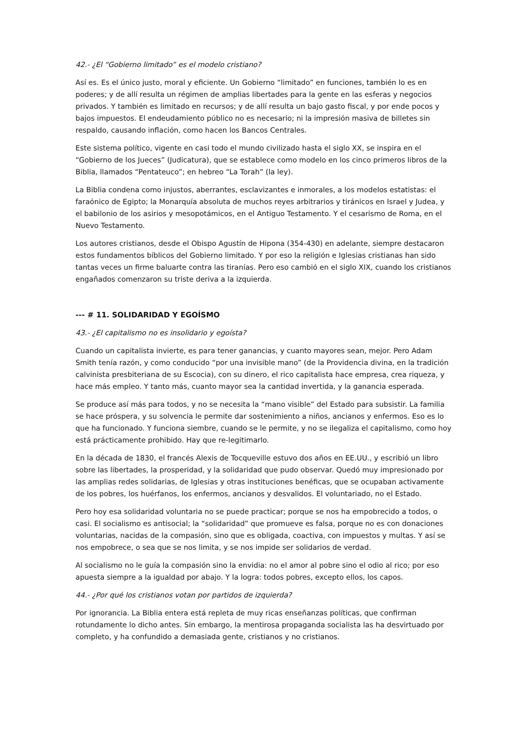42.- ¿El “Gobierno limitado” es el modelo cristiano?
Así es. Es el único justo, moral y eficiente. Un Gobierno “limitado” en funciones, también lo es en poderes; y de allí resulta un régimen de amplias libertades para la gente en las esferas y negocios privados. Y también es limitado en recursos; y de allí resulta un bajo gasto fiscal, y por ende pocos y bajos impuestos. El endeudamiento público no es necesario; ni la impresión masiva de billetes sin respaldo, causando inflación, como hacen los Bancos Centrales.
Este sistema político, vigente en casi todo el mundo civilizado hasta el siglo XX, se inspira en el “Gobierno de los Jueces” (Judicatura), que se establece como modelo en los cinco primeros libros de la Biblia, llamados “Pentateuco”; en hebreo “La Torah” (la ley).
La Biblia condena como injustos, aberrantes, esclavizantes e inmorales, a los modelos estatistas: el faraónico de Egipto; la Monarquía absoluta de muchos reyes arbitrarios y tiránicos en Israel y Judea, y el babilonio de los asirios y mesopotámicos, en el Antiguo Testamento. Y el cesarismo de Roma, en el Nuevo Testamento.
Los autores cristianos, desde el Obispo Agustín de Hipona (354-430) en adelante, siempre destacaron estos fundamentos bíblicos del Gobierno limitado. Y por eso la religión e Iglesias cristianas han sido tantas veces un firme baluarte contra las tiranías. Pero eso cambió en el siglo XIX, cuando los cristianos engañados comenzaron su triste deriva a la izquierda.
--- # 11. SOLIDARIDAD Y EGOÍSMO
43.- ¿El capitalismo no es insolidario y egoísta?
Cuando un capitalista invierte, es para tener ganancias, y cuanto mayores sean, mejor. Pero Adam Smith tenía razón, y como conducido “por una invisible mano” (de la Providencia divina, en la tradición calvinista presbiteriana de su Escocia), con su dinero, el rico capitalista hace empresa, crea riqueza, y hace más empleo. Y tanto más, cuanto mayor sea la cantidad invertida, y la ganancia esperada.
Se produce así más para todos, y no se necesita la “mano visible” del Estado para subsistir. La familia se hace próspera, y su solvencia le permite dar sostenimiento a niños, ancianos y enfermos. Eso es lo que ha funcionado. Y funciona siembre, cuando se le permite, y no se ilegaliza el capitalismo, como hoy está prácticamente prohibido. Hay que re-legitimarlo.
En la década de 1830, el francés Alexis de Tocqueville estuvo dos años en EE.UU., y escribió un libro sobre las libertades, la prosperidad, y la solidaridad que pudo observar. Quedó muy impresionado por las amplias redes solidarias, de Iglesias y otras instituciones benéficas, que se ocupaban activamente de los pobres, los huérfanos, los enfermos, ancianos y desvalidos. El voluntariado, no el Estado.
Pero hoy esa solidaridad voluntaria no se puede practicar; porque se nos ha empobrecido a todos, o casi. El socialismo es antisocial; la “solidaridad” que promueve es falsa, porque no es con donaciones voluntarias, nacidas de la compasión, sino que es obligada, coactiva, con impuestos y multas. Y así se nos empobrece, o sea que se nos limita, y se nos impide ser solidarios de verdad.
Al socialismo no le guía la compasión sino la envidia: no el amor al pobre sino el odio al rico; por eso apuesta siempre a la igualdad por abajo. Y la logra: todos pobres, excepto ellos, los capos.
44.- ¿Por qué los cristianos votan por partidos de izquierda?
Por ignorancia. La Biblia entera está repleta de muy ricas enseñanzas políticas, que confirman rotundamente lo dicho antes. Sin embargo, la mentirosa propaganda socialista las ha desvirtuado por completo, y ha confundido a demasiada gente, cristianos y no cristianos.